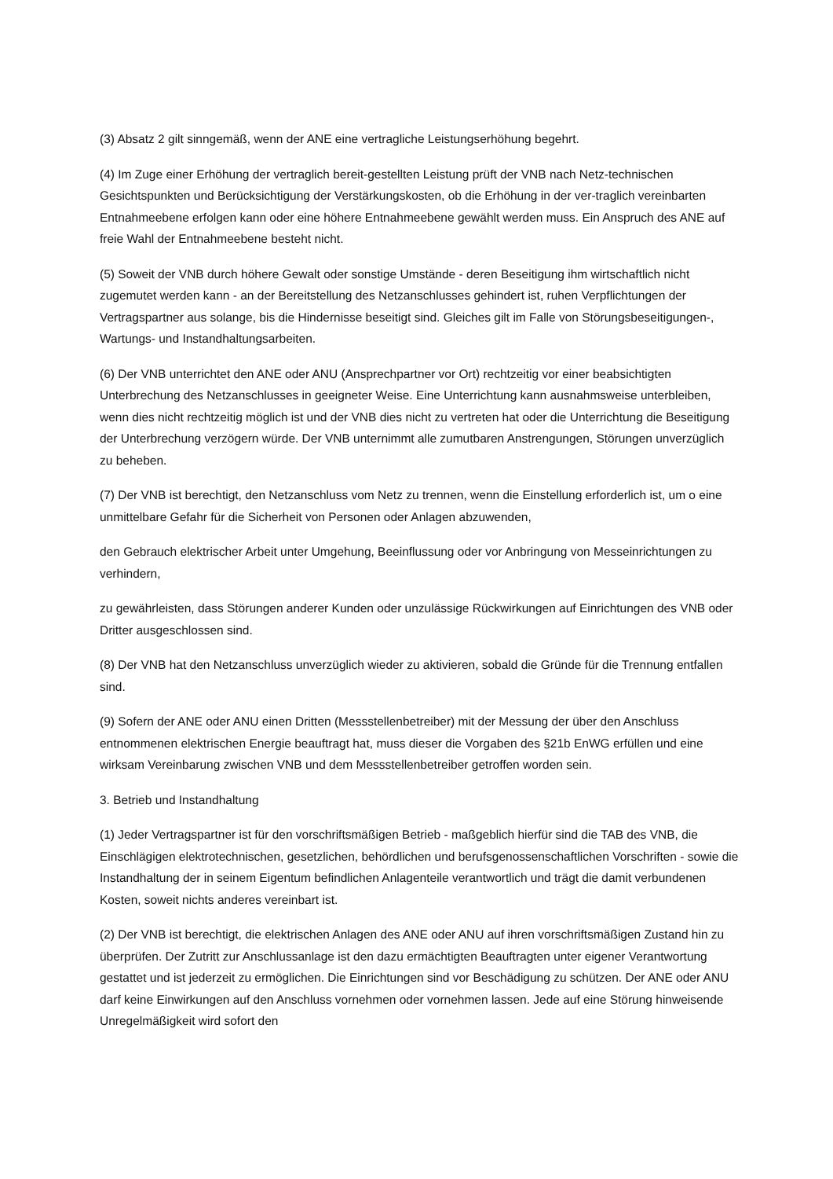(3) Absatz 2 gilt sinngemäß, wenn der ANE eine vertragliche Leistungserhöhung begehrt.
(4) Im Zuge einer Erhöhung der vertraglich bereit-gestellten Leistung prüft der VNB nach Netz-technischen Gesichtspunkten und Berücksichtigung der Verstärkungskosten, ob die Erhöhung in der ver-traglich vereinbarten Entnahmeebene erfolgen kann oder eine höhere Entnahmeebene gewählt werden muss. Ein Anspruch des ANE auf freie Wahl der Entnahmeebene besteht nicht.
(5) Soweit der VNB durch höhere Gewalt oder sonstige Umstände - deren Beseitigung ihm wirtschaftlich nicht zugemutet werden kann - an der Bereitstellung des Netzanschlusses gehindert ist, ruhen Verpflichtungen der Vertragspartner aus solange, bis die Hindernisse beseitigt sind. Gleiches gilt im Falle von Störungsbeseitigungen-, Wartungs- und Instandhaltungsarbeiten.
(6) Der VNB unterrichtet den ANE oder ANU (Ansprechpartner vor Ort) rechtzeitig vor einer beabsichtigten Unterbrechung des Netzanschlusses in geeigneter Weise. Eine Unterrichtung kann ausnahmsweise unterbleiben, wenn dies nicht rechtzeitig möglich ist und der VNB dies nicht zu vertreten hat oder die Unterrichtung die Beseitigung der Unterbrechung verzögern würde. Der VNB unternimmt alle zumutbaren Anstrengungen, Störungen unverzüglich zu beheben.
(7) Der VNB ist berechtigt, den Netzanschluss vom Netz zu trennen, wenn die Einstellung erforderlich ist, um o eine unmittelbare Gefahr für die Sicherheit von Personen oder Anlagen abzuwenden,
den Gebrauch elektrischer Arbeit unter Umgehung, Beeinflussung oder vor Anbringung von Messeinrichtungen zu verhindern,
zu gewährleisten, dass Störungen anderer Kunden oder unzulässige Rückwirkungen auf Einrichtungen des VNB oder Dritter ausgeschlossen sind.
(8) Der VNB hat den Netzanschluss unverzüglich wieder zu aktivieren, sobald die Gründe für die Trennung entfallen sind.
(9) Sofern der ANE oder ANU einen Dritten (Messstellenbetreiber) mit der Messung der über den Anschluss entnommenen elektrischen Energie beauftragt hat, muss dieser die Vorgaben des §21b EnWG erfüllen und eine wirksam Vereinbarung zwischen VNB und dem Messstellenbetreiber getroffen worden sein.
3. Betrieb und Instandhaltung
(1) Jeder Vertragspartner ist für den vorschriftsmäßigen Betrieb - maßgeblich hierfür sind die TAB des VNB, die Einschlägigen elektrotechnischen, gesetzlichen, behördlichen und berufsgenossenschaftlichen Vorschriften - sowie die Instandhaltung der in seinem Eigentum befindlichen Anlagenteile verantwortlich und trägt die damit verbundenen Kosten, soweit nichts anderes vereinbart ist.
(2) Der VNB ist berechtigt, die elektrischen Anlagen des ANE oder ANU auf ihren vorschriftsmäßigen Zustand hin zu überprüfen. Der Zutritt zur Anschlussanlage ist den dazu ermächtigten Beauftragten unter eigener Verantwortung gestattet und ist jederzeit zu ermöglichen. Die Einrichtungen sind vor Beschädigung zu schützen. Der ANE oder ANU darf keine Einwirkungen auf den Anschluss vornehmen oder vornehmen lassen. Jede auf eine Störung hinweisende Unregelmäßigkeit wird sofort den